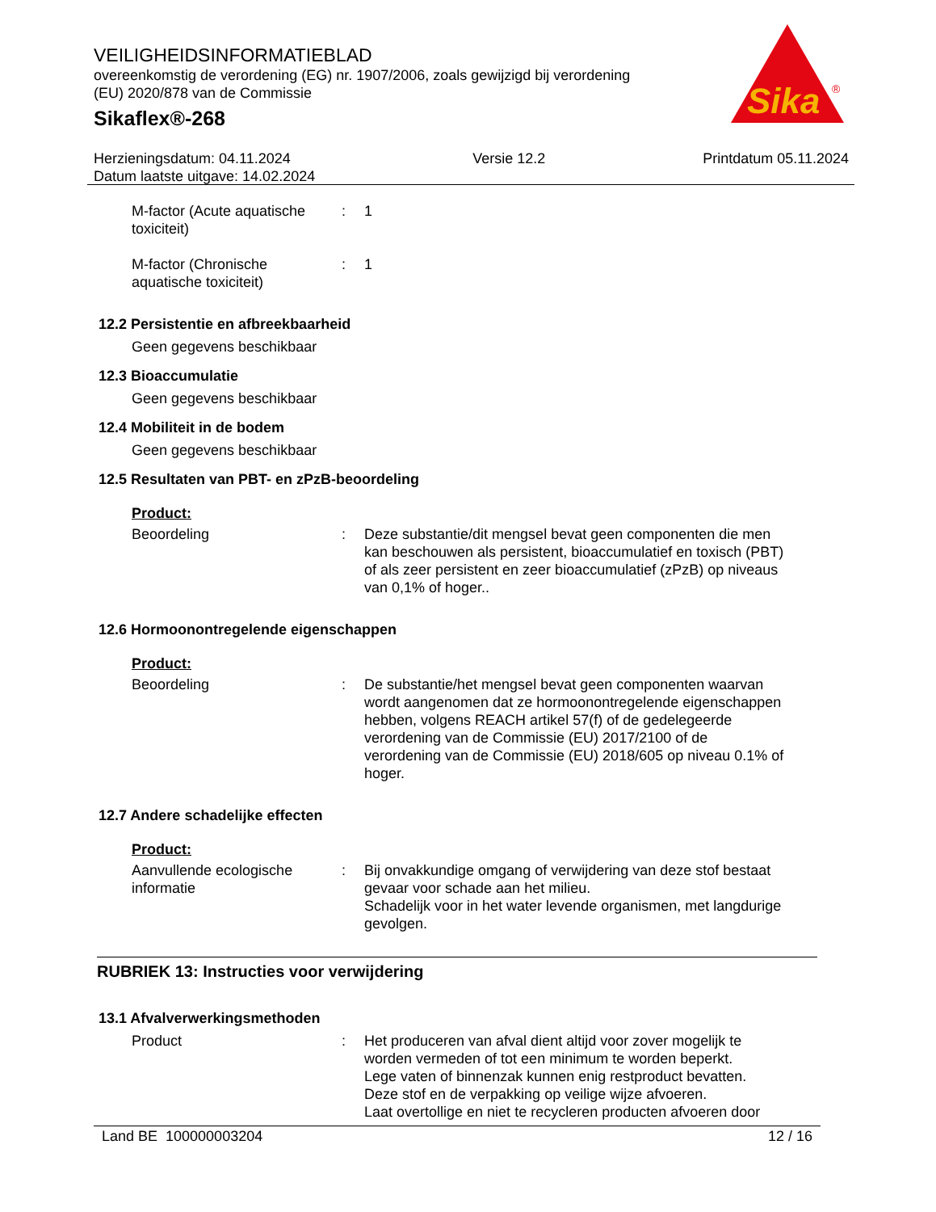VEILIGHEIDSINFORMATIEBLAD
overeenkomstig de verordening (EG) nr. 1907/2006, zoals gewijzigd bij verordening (EU) 2020/878 van de Commissie
Sikaflex®-268
Sika
®
Herzieningsdatum: 04.11.2024
Datum laatste uitgave: 14.02.2024
Versie 12.2 Printdatum 05.11.2024
M-factor (Acute aquatische toxiciteit)
: 1
M-factor (Chronische aquatische toxiciteit)
: 1
12.2 Persistentie en afbreekbaarheid
Geen gegevens beschikbaar
12.3 Bioaccumulatie
Geen gegevens beschikbaar
12.4 Mobiliteit in de bodem
Geen gegevens beschikbaar
12.5 Resultaten van PBT- en zPzB-beoordeling
Product:
Beoordeling : Deze substantie/dit mengsel bevat geen componenten die men kan beschouwen als persistent, bioaccumulatief en toxisch (PBT) of als zeer persistent en zeer bioaccumulatief (zPzB) op niveaus van 0,1% of hoger..
12.6 Hormoonontregelende eigenschappen
Product:
Beoordeling : De substantie/het mengsel bevat geen componenten waarvan wordt aangenomen dat ze hormoonontregelende eigenschappen hebben, volgens REACH artikel 57(f) of de gedelegeerde verordening van de Commissie (EU) 2017/2100 of de verordening van de Commissie (EU) 2018/605 op niveau 0.1% of hoger.
12.7 Andere schadelijke effecten
Product:
Aanvullende ecologische informatie
: Bij onvakkundige omgang of verwijdering van deze stof bestaat gevaar voor schade aan het milieu.
Schadelijk voor in het water levende organismen, met langdurige gevolgen.
RUBRIEK 13: Instructies voor verwijdering
13.1 Afvalverwerkingsmethoden
Product : Het produceren van afval dient altijd voor zover mogelijk te worden vermeden of tot een minimum te worden beperkt.
Lege vaten of binnenzak kunnen enig restproduct bevatten.
Deze stof en de verpakking op veilige wijze afvoeren.
Laat overtollige en niet te recycleren producten afvoeren door
Land BE 100000003204 12 / 16